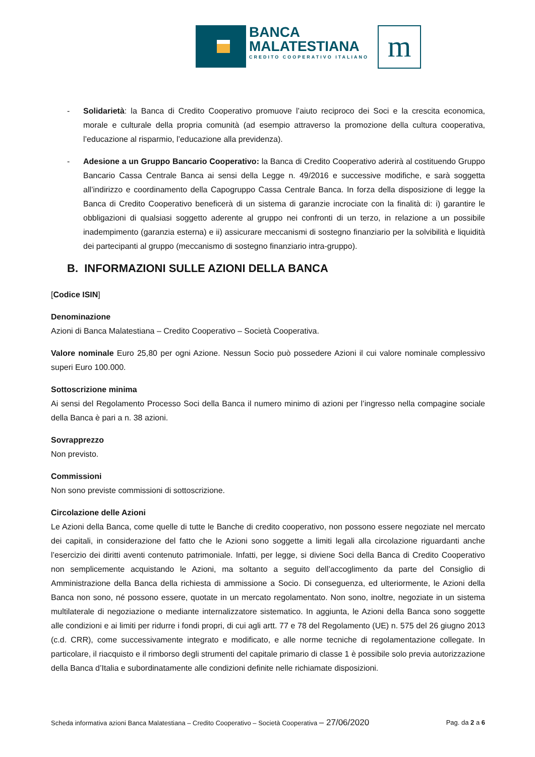BANCA
MALATESTIANA
CREDITO COOPERATIVO ITALIANO
m
- Solidarietà: la Banca di Credito Cooperativo promuove l’aiuto reciproco dei Soci e la crescita economica, morale e culturale della propria comunità (ad esempio attraverso la promozione della cultura cooperativa, l’educazione al risparmio, l’educazione alla previdenza).
- Adesione a un Gruppo Bancario Cooperativo: la Banca di Credito Cooperativo aderirà al costituendo Gruppo Bancario Cassa Centrale Banca ai sensi della Legge n. 49/2016 e successive modifiche, e sarà soggetta all’indirizzo e coordinamento della Capogruppo Cassa Centrale Banca. In forza della disposizione di legge la Banca di Credito Cooperativo beneficerà di un sistema di garanzie incrociate con la finalità di: i) garantire le obbligazioni di qualsiasi soggetto aderente al gruppo nei confronti di un terzo, in relazione a un possibile inadempimento (garanzia esterna) e ii) assicurare meccanismi di sostegno finanziario per la solvibilità e liquidità dei partecipanti al gruppo (meccanismo di sostegno finanziario intra-gruppo).
B. INFORMAZIONI SULLE AZIONI DELLA BANCA
[Codice ISIN]
Denominazione
Azioni di Banca Malatestiana – Credito Cooperativo – Società Cooperativa.
Valore nominale Euro 25,80 per ogni Azione. Nessun Socio può possedere Azioni il cui valore nominale complessivo superi Euro 100.000.
Sottoscrizione minima
Ai sensi del Regolamento Processo Soci della Banca il numero minimo di azioni per l’ingresso nella compagine sociale della Banca è pari a n. 38 azioni.
Sovrapprezzo
Non previsto.
Commissioni
Non sono previste commissioni di sottoscrizione.
Circolazione delle Azioni
Le Azioni della Banca, come quelle di tutte le Banche di credito cooperativo, non possono essere negoziate nel mercato dei capitali, in considerazione del fatto che le Azioni sono soggette a limiti legali alla circolazione riguardanti anche l’esercizio dei diritti aventi contenuto patrimoniale. Infatti, per legge, si diviene Soci della Banca di Credito Cooperativo non semplicemente acquistando le Azioni, ma soltanto a seguito dell’accoglimento da parte del Consiglio di Amministrazione della Banca della richiesta di ammissione a Socio. Di conseguenza, ed ulteriormente, le Azioni della Banca non sono, né possono essere, quotate in un mercato regolamentato. Non sono, inoltre, negoziate in un sistema multilaterale di negoziazione o mediante internalizzatore sistematico. In aggiunta, le Azioni della Banca sono soggette alle condizioni e ai limiti per ridurre i fondi propri, di cui agli artt. 77 e 78 del Regolamento (UE) n. 575 del 26 giugno 2013 (c.d. CRR), come successivamente integrato e modificato, e alle norme tecniche di regolamentazione collegate. In particolare, il riacquisto e il rimborso degli strumenti del capitale primario di classe 1 è possibile solo previa autorizzazione della Banca d’Italia e subordinatamente alle condizioni definite nelle richiamate disposizioni.
Scheda informativa azioni Banca Malatestiana – Credito Cooperativo – Società Cooperativa – 27/06/2020 Pag. da 2 a 6